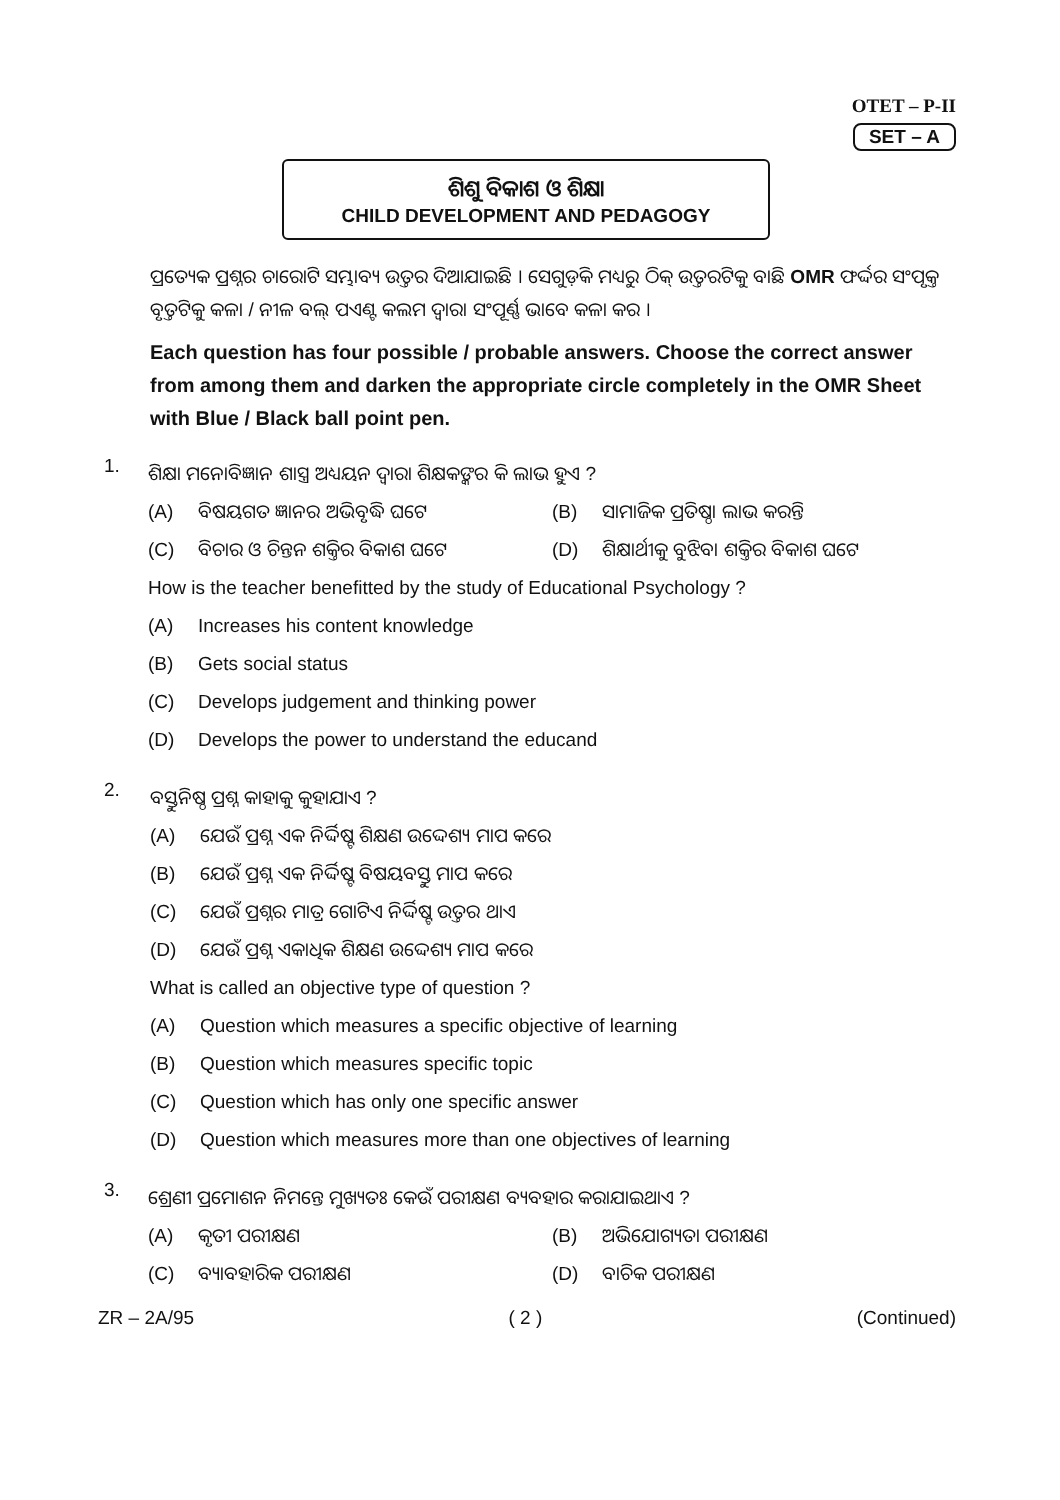OTET – P-II
SET – A
ଶିଶୁ ବିକାଶ ଓ ଶିକ୍ଷା
CHILD DEVELOPMENT AND PEDAGOGY
ପ୍ରତ୍ୟେକ ପ୍ରଶ୍ନର ଚାରୋଟି ସମ୍ଭାବ୍ୟ ଉତ୍ତର ଦିଆଯାଇଛି । ସେଗୁଡ଼ିକ ମଧ୍ୟରୁ ଠିକ୍ ଉତ୍ତରଟିକୁ ବାଛି OMR ଫର୍ଦ୍ଦର ସଂପୃକ୍ତ ବୃତ୍ତଟିକୁ କଳା / ନୀଳ ବଲ୍ ପଏଣ୍ଟ କଲମ ଦ୍ୱାରା ସଂପୂର୍ଣ୍ଣ ଭାବେ କଳା କର ।
Each question has four possible / probable answers. Choose the correct answer from among them and darken the appropriate circle completely in the OMR Sheet with Blue / Black ball point pen.
1.
ଶିକ୍ଷା ମନୋବିଜ୍ଞାନ ଶାସ୍ତ୍ର ଅଧ୍ୟୟନ ଦ୍ୱାରା ଶିକ୍ଷକଙ୍କର କି ଲାଭ ହୁଏ ?
(A) ବିଷୟଗତ ଜ୍ଞାନର ଅଭିବୃଦ୍ଧି ଘଟେ (B) ସାମାଜିକ ପ୍ରତିଷ୍ଠା ଲାଭ କରନ୍ତି
(C) ବିଚାର ଓ ଚିନ୍ତନ ଶକ୍ତିର ବିକାଶ ଘଟେ (D) ଶିକ୍ଷାର୍ଥୀକୁ ବୁଝିବା ଶକ୍ତିର ବିକାଶ ଘଟେ
How is the teacher benefitted by the study of Educational Psychology ?
(A) Increases his content knowledge
(B) Gets social status
(C) Develops judgement and thinking power
(D) Develops the power to understand the educand
2.
ବସ୍ତୁନିଷ୍ଠ ପ୍ରଶ୍ନ କାହାକୁ କୁହାଯାଏ ?
(A) ଯେଉଁ ପ୍ରଶ୍ନ ଏକ ନିର୍ଦ୍ଦିଷ୍ଟ ଶିକ୍ଷଣ ଉଦ୍ଦେଶ୍ୟ ମାପ କରେ
(B) ଯେଉଁ ପ୍ରଶ୍ନ ଏକ ନିର୍ଦ୍ଦିଷ୍ଟ ବିଷୟବସ୍ତୁ ମାପ କରେ
(C) ଯେଉଁ ପ୍ରଶ୍ନର ମାତ୍ର ଗୋଟିଏ ନିର୍ଦ୍ଦିଷ୍ଟ ଉତ୍ତର ଥାଏ
(D) ଯେଉଁ ପ୍ରଶ୍ନ ଏକାଧିକ ଶିକ୍ଷଣ ଉଦ୍ଦେଶ୍ୟ ମାପ କରେ
What is called an objective type of question ?
(A) Question which measures a specific objective of learning
(B) Question which measures specific topic
(C) Question which has only one specific answer
(D) Question which measures more than one objectives of learning
3.
ଶ୍ରେଣୀ ପ୍ରମୋଶନ ନିମନ୍ତେ ମୁଖ୍ୟତଃ କେଉଁ ପରୀକ୍ଷଣ ବ୍ୟବହାର କରାଯାଇଥାଏ ?
(A) କୃତୀ ପରୀକ୍ଷଣ (B) ଅଭିଯୋଗ୍ୟତା ପରୀକ୍ଷଣ
(C) ବ୍ୟାବହାରିକ ପରୀକ୍ଷଣ (D) ବାଚିକ ପରୀକ୍ଷଣ
ZR – 2A/95 ( 2 ) (Continued)